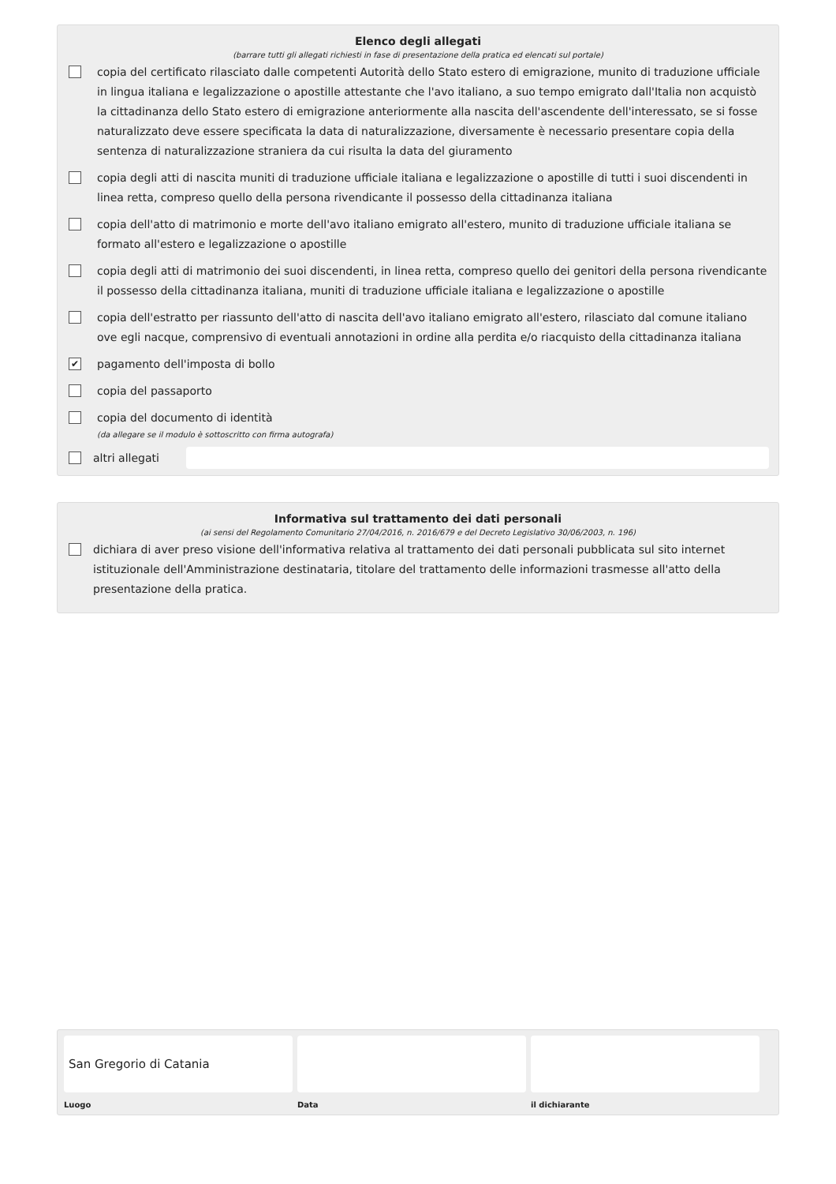Elenco degli allegati
(barrare tutti gli allegati richiesti in fase di presentazione della pratica ed elencati sul portale)
copia del certificato rilasciato dalle competenti Autorità dello Stato estero di emigrazione, munito di traduzione ufficiale in lingua italiana e legalizzazione o apostille attestante che l'avo italiano, a suo tempo emigrato dall'Italia non acquistò la cittadinanza dello Stato estero di emigrazione anteriormente alla nascita dell'ascendente dell'interessato, se si fosse naturalizzato deve essere specificata la data di naturalizzazione, diversamente è necessario presentare copia della sentenza di naturalizzazione straniera da cui risulta la data del giuramento
copia degli atti di nascita muniti di traduzione ufficiale italiana e legalizzazione o apostille di tutti i suoi discendenti in linea retta, compreso quello della persona rivendicante il possesso della cittadinanza italiana
copia dell'atto di matrimonio e morte dell'avo italiano emigrato all'estero, munito di traduzione ufficiale italiana se formato all'estero e legalizzazione o apostille
copia degli atti di matrimonio dei suoi discendenti, in linea retta, compreso quello dei genitori della persona rivendicante il possesso della cittadinanza italiana, muniti di traduzione ufficiale italiana e legalizzazione o apostille
copia dell'estratto per riassunto dell'atto di nascita dell'avo italiano emigrato all'estero, rilasciato dal comune italiano ove egli nacque, comprensivo di eventuali annotazioni in ordine alla perdita e/o riacquisto della cittadinanza italiana
✔ pagamento dell'imposta di bollo
copia del passaporto
copia del documento di identità
(da allegare se il modulo è sottoscritto con firma autografa)
altri allegati
Informativa sul trattamento dei dati personali
(ai sensi del Regolamento Comunitario 27/04/2016, n. 2016/679 e del Decreto Legislativo 30/06/2003, n. 196)
dichiara di aver preso visione dell'informativa relativa al trattamento dei dati personali pubblicata sul sito internet istituzionale dell'Amministrazione destinataria, titolare del trattamento delle informazioni trasmesse all'atto della presentazione della pratica.
San Gregorio di Catania
Luogo
Data il dichiarante